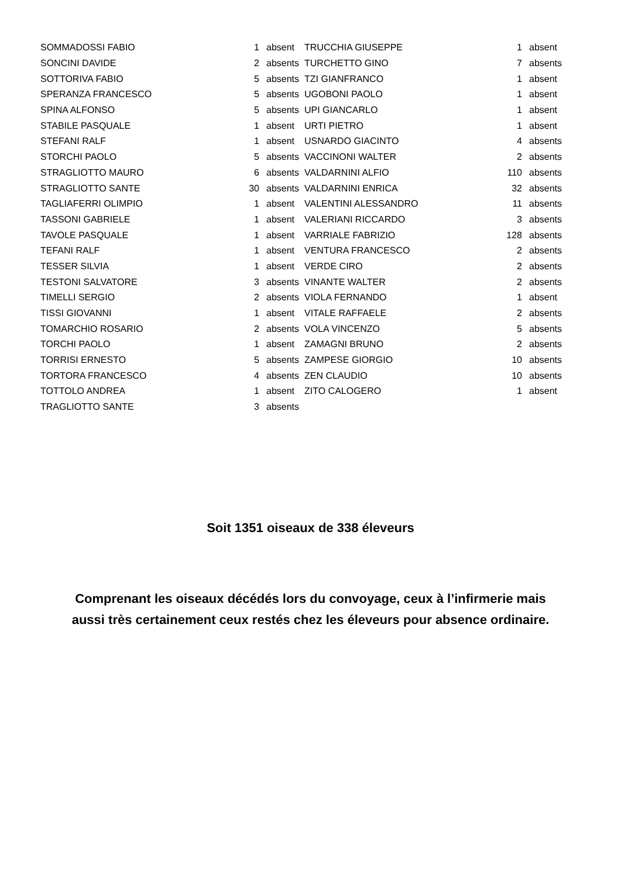| SOMMADOSSI FABIO | 1 | absent |
| SONCINI DAVIDE | 2 | absents |
| SOTTORIVA FABIO | 5 | absents |
| SPERANZA FRANCESCO | 5 | absents |
| SPINA ALFONSO | 5 | absents |
| STABILE PASQUALE | 1 | absent |
| STEFANI RALF | 1 | absent |
| STORCHI PAOLO | 5 | absents |
| STRAGLIOTTO MAURO | 6 | absents |
| STRAGLIOTTO SANTE | 30 | absents |
| TAGLIAFERRI OLIMPIO | 1 | absent |
| TASSONI GABRIELE | 1 | absent |
| TAVOLE PASQUALE | 1 | absent |
| TEFANI RALF | 1 | absent |
| TESSER SILVIA | 1 | absent |
| TESTONI SALVATORE | 3 | absents |
| TIMELLI SERGIO | 2 | absents |
| TISSI GIOVANNI | 1 | absent |
| TOMARCHIO ROSARIO | 2 | absents |
| TORCHI PAOLO | 1 | absent |
| TORRISI ERNESTO | 5 | absents |
| TORTORA FRANCESCO | 4 | absents |
| TOTTOLO ANDREA | 1 | absent |
| TRAGLIOTTO SANTE | 3 | absents |
| TRUCCHIA GIUSEPPE | 1 | absent |
| TURCHETTO GINO | 7 | absents |
| TZI GIANFRANCO | 1 | absent |
| UGOBONI PAOLO | 1 | absent |
| UPI GIANCARLO | 1 | absent |
| URTI PIETRO | 1 | absent |
| USNARDO GIACINTO | 4 | absents |
| VACCINONI WALTER | 2 | absents |
| VALDARNINI ALFIO | 110 | absents |
| VALDARNINI ENRICA | 32 | absents |
| VALENTINI ALESSANDRO | 11 | absents |
| VALERIANI RICCARDO | 3 | absents |
| VARRIALE FABRIZIO | 128 | absents |
| VENTURA FRANCESCO | 2 | absents |
| VERDE CIRO | 2 | absents |
| VINANTE WALTER | 2 | absents |
| VIOLA FERNANDO | 1 | absent |
| VITALE RAFFAELE | 2 | absents |
| VOLA VINCENZO | 5 | absents |
| ZAMAGNI BRUNO | 2 | absents |
| ZAMPESE GIORGIO | 10 | absents |
| ZEN CLAUDIO | 10 | absents |
| ZITO CALOGERO | 1 | absent |
Soit 1351 oiseaux de 338 éleveurs
Comprenant les oiseaux décédés lors du convoyage, ceux à l’infirmerie mais
aussi très certainement ceux restés chez les éleveurs pour absence ordinaire.